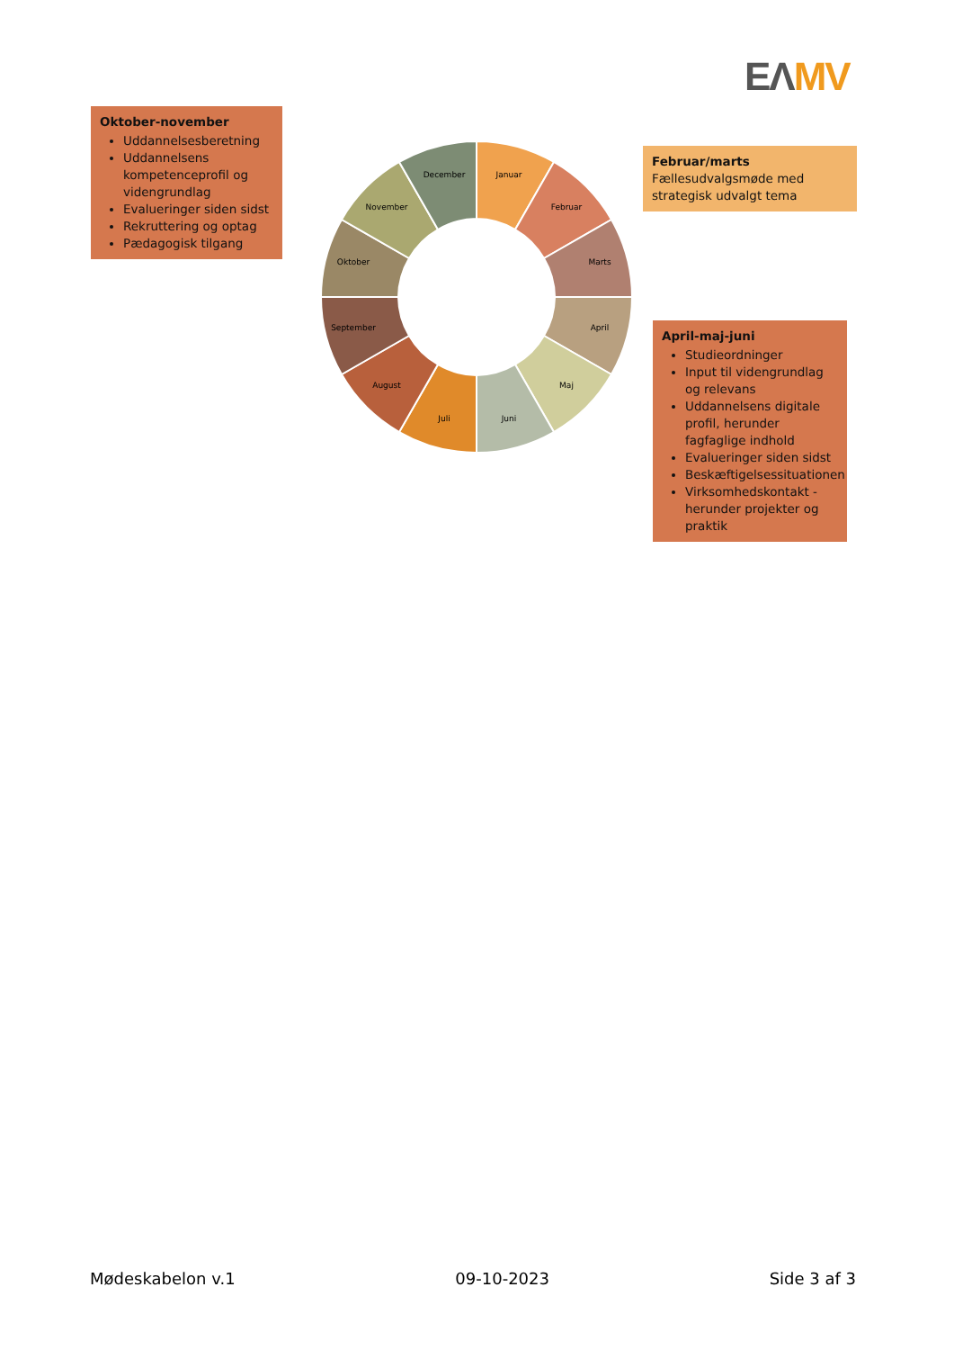EΛ MV
Oktober-november
Uddannelsesberetning
Uddannelsens kompetenceprofil og videngrundlag
Evalueringer siden sidst
Rekruttering og optag
Pædagogisk tilgang
Januar
Februar
Marts
April
Maj
Juni
Juli
August
September
Oktober
November
December
Februar/marts
Fællesudvalgsmøde med strategisk udvalgt tema
April-maj-juni
Studieordninger
Input til videngrundlag og relevans
Uddannelsens digitale profil, herunder fagfaglige indhold
Evalueringer siden sidst
Beskæftigelsessituationen
Virksomhedskontakt - herunder projekter og praktik
Mødeskabelon v.1 09-10-2023 Side 3 af 3